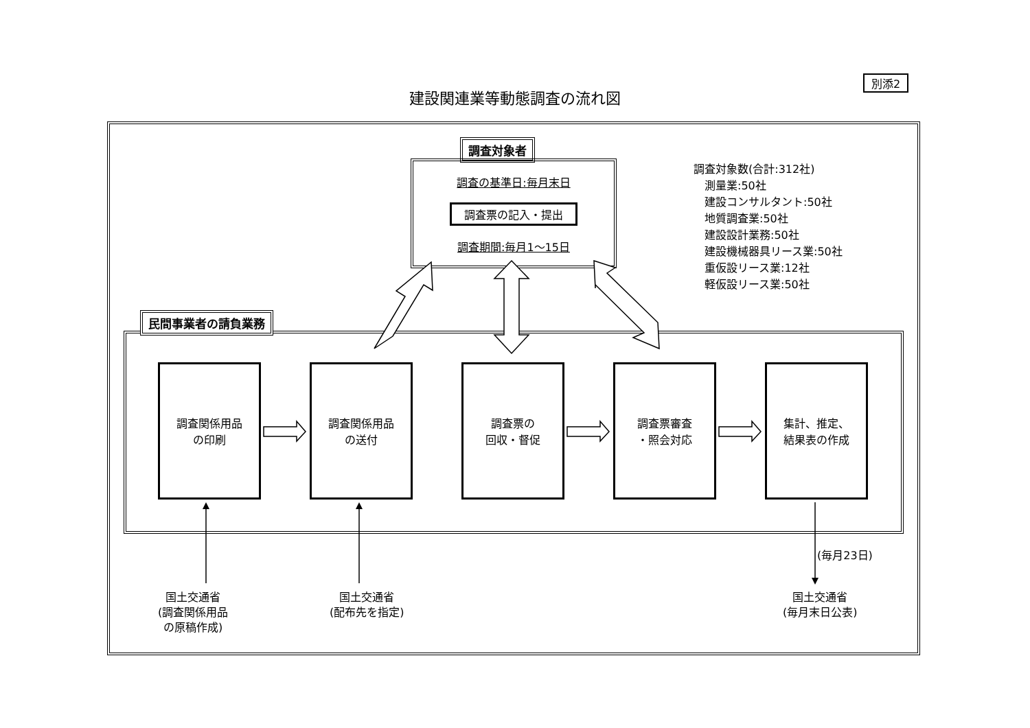別添2
建設関連業等動態調査の流れ図
調査対象者
調査の基準日:毎月末日
調査票の記入・提出
調査期間:毎月1～15日
調査対象数(合計:312社)
　測量業:50社
　建設コンサルタント:50社
　地質調査業:50社
　建設設計業務:50社
　建設機械器具リース業:50社
　重仮設リース業:12社
　軽仮設リース業:50社
民間事業者の請負業務
調査関係用品
の印刷
調査関係用品
の送付
調査票の
回収・督促
調査票審査
・照会対応
集計、推定、
結果表の作成
(毎月23日)
国土交通省
(調査関係用品
の原稿作成)
国土交通省
(配布先を指定)
国土交通省
(毎月末日公表)